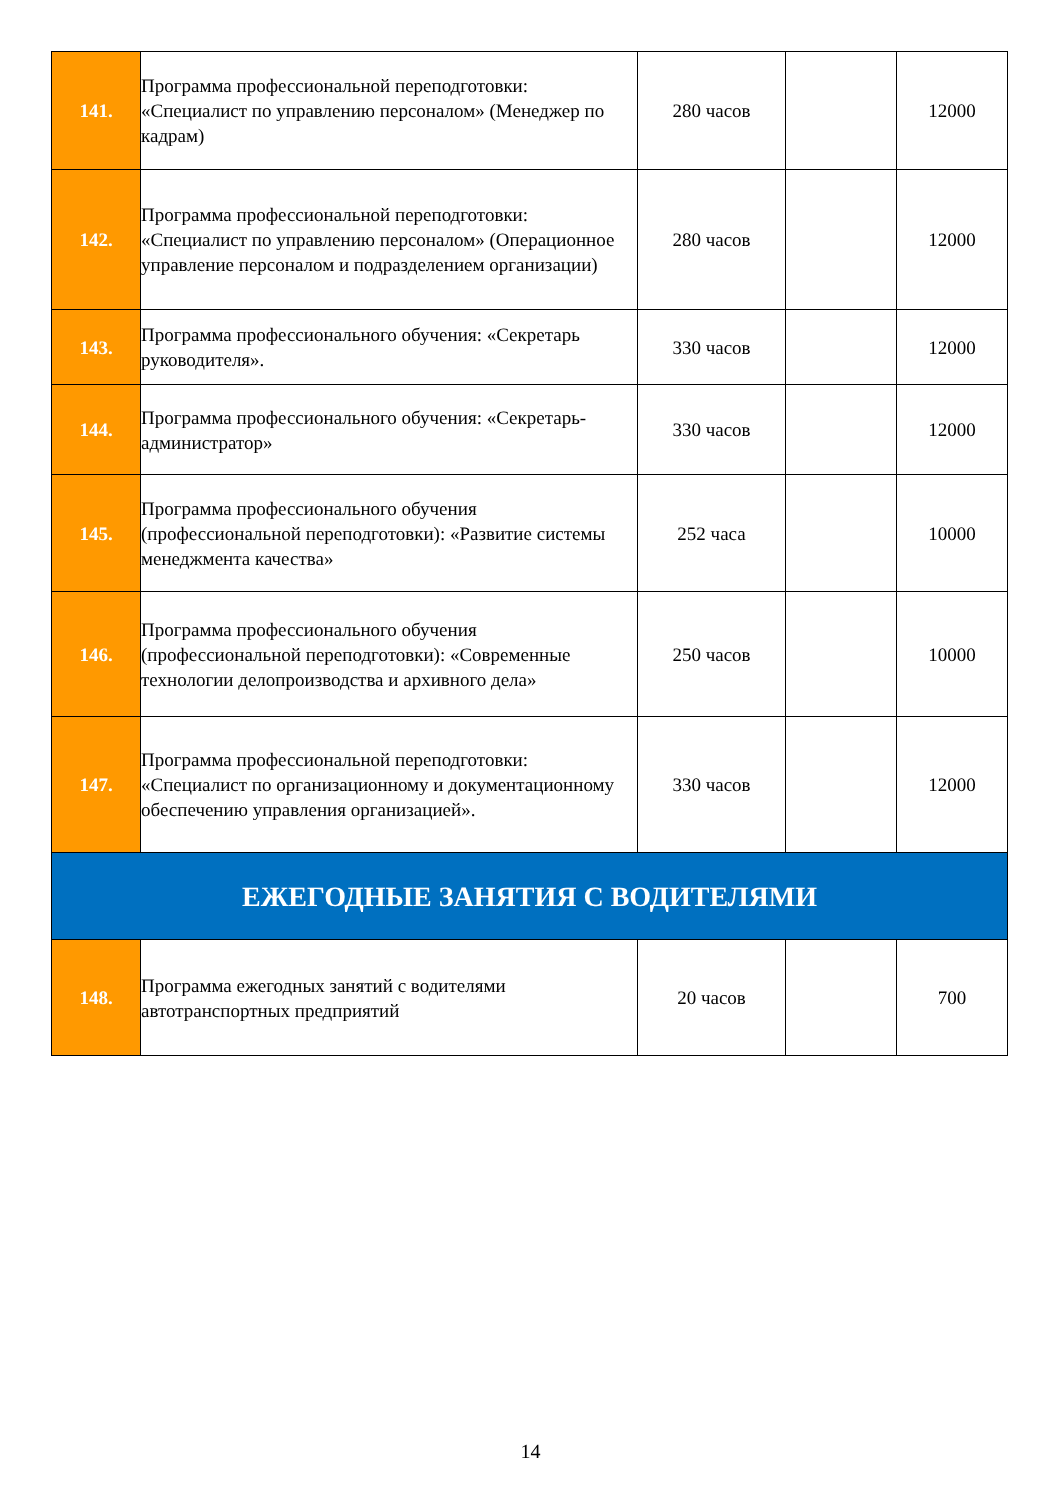| 141. | Программа профессиональной переподготовки: «Специалист по управлению персоналом» (Менеджер по кадрам) | 280 часов | | 12000 |
| 142. | Программа профессиональной переподготовки: «Специалист по управлению персоналом» (Операционное управление персоналом и подразделением организации) | 280 часов | | 12000 |
| 143. | Программа профессионального обучения: «Секретарь руководителя». | 330 часов | | 12000 |
| 144. | Программа профессионального обучения: «Секретарь-администратор» | 330 часов | | 12000 |
| 145. | Программа профессионального обучения (профессиональной переподготовки): «Развитие системы менеджмента качества» | 252 часа | | 10000 |
| 146. | Программа профессионального обучения (профессиональной переподготовки): «Современные технологии делопроизводства и архивного дела» | 250 часов | | 10000 |
| 147. | Программа профессиональной переподготовки: «Специалист по организационному и документационному обеспечению управления организацией». | 330 часов | | 12000 |
| ЕЖЕГОДНЫЕ ЗАНЯТИЯ С ВОДИТЕЛЯМИ | | | | |
| 148. | Программа ежегодных занятий с водителями автотранспортных предприятий | 20 часов | | 700 |
14